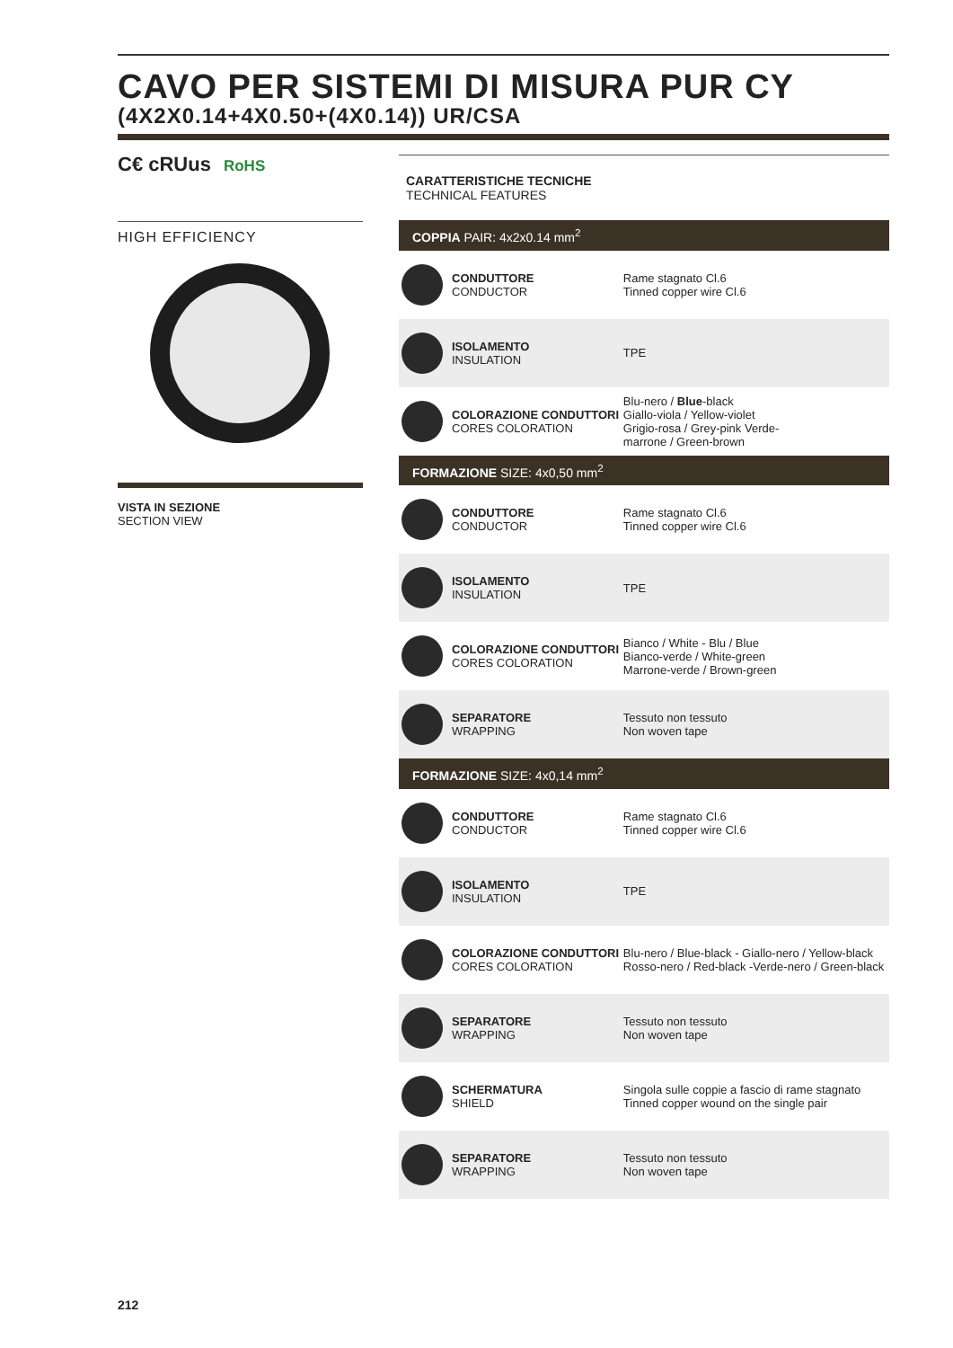CAVO PER SISTEMI DI MISURA PUR CY
(4X2X0.14+4X0.50+(4X0.14)) UR/CSA
C€ cRUus RoHS
HIGH EFFICIENCY
VISTA IN SEZIONE
SECTION VIEW
CARATTERISTICHE TECNICHE
TECHNICAL FEATURES
| COPPIA PAIR: 4x2x0.14 mm<sup>2</sup> | |
| --- | --- |
| CONDUTTORE CONDUCTOR | Rame stagnato Cl.6 Tinned copper wire Cl.6 |
| ISOLAMENTO INSULATION | TPE |
| COLORAZIONE CONDUTTORI CORES COLORATION | Blu-nero / Blue -black Giallo-viola / Yellow-violet Grigio-rosa / Grey-pink Verde- marrone / Green-brown |
| FORMAZIONE SIZE: 4x0,50 mm<sup>2</sup> | |
| CONDUTTORE CONDUCTOR | Rame stagnato Cl.6 Tinned copper wire Cl.6 |
| ISOLAMENTO INSULATION | TPE |
| COLORAZIONE CONDUTTORI CORES COLORATION | Bianco / White - Blu / Blue Bianco-verde / White-green Marrone-verde / Brown-green |
| SEPARATORE WRAPPING | Tessuto non tessuto Non woven tape |
| FORMAZIONE SIZE: 4x0,14 mm<sup>2</sup> | |
| CONDUTTORE CONDUCTOR | Rame stagnato Cl.6 Tinned copper wire Cl.6 |
| ISOLAMENTO INSULATION | TPE |
| COLORAZIONE CONDUTTORI CORES COLORATION | Blu-nero / Blue-black - Giallo-nero / Yellow-black Rosso-nero / Red-black -Verde-nero / Green-black |
| SEPARATORE WRAPPING | Tessuto non tessuto Non woven tape |
| SCHERMATURA SHIELD | Singola sulle coppie a fascio di rame stagnato Tinned copper wound on the single pair |
| SEPARATORE WRAPPING | Tessuto non tessuto Non woven tape |
212